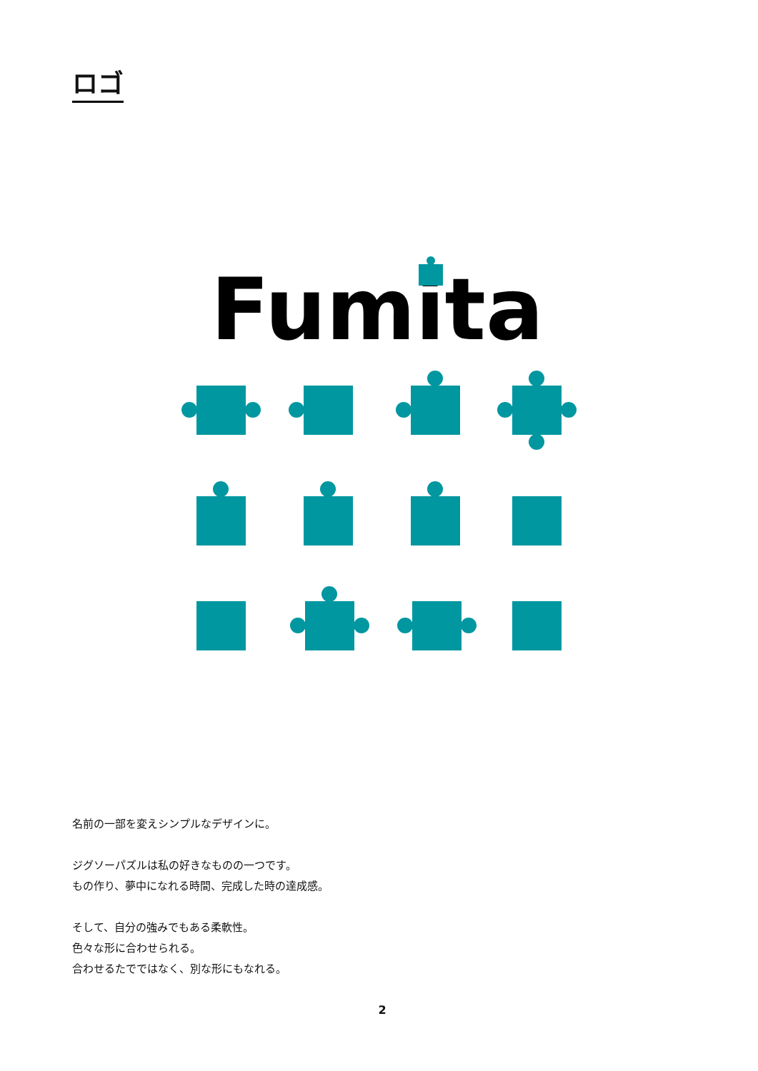ロゴ
Fumita
名前の一部を変えシンプルなデザインに。
ジグソーパズルは私の好きなものの一つです。
もの作り、夢中になれる時間、完成した時の達成感。
そして、自分の強みでもある柔軟性。
色々な形に合わせられる。
合わせるたでではなく、別な形にもなれる。
2